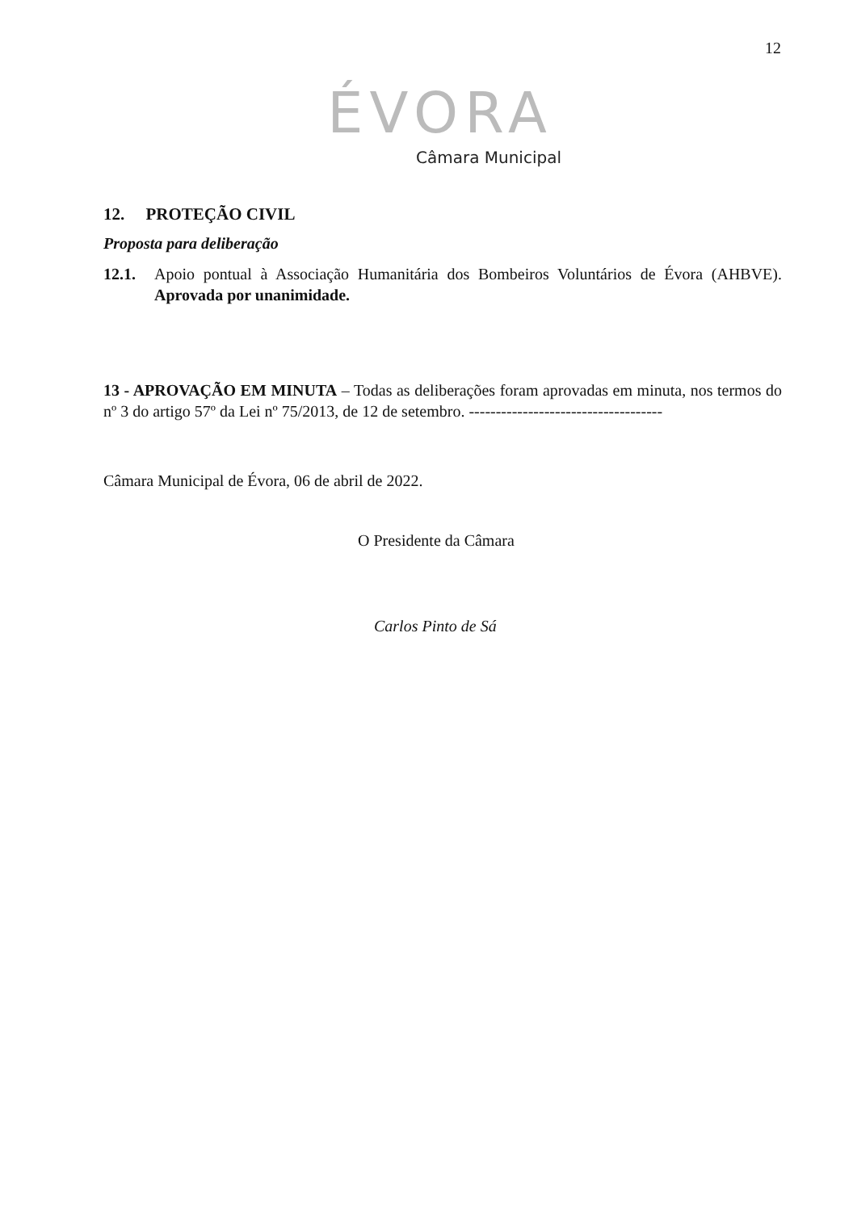12
ÉVORA
Câmara Municipal
12. PROTEÇÃO CIVIL
Proposta para deliberação
12.1. Apoio pontual à Associação Humanitária dos Bombeiros Voluntários de Évora (AHBVE). Aprovada por unanimidade.
13 - APROVAÇÃO EM MINUTA – Todas as deliberações foram aprovadas em minuta, nos termos do nº 3 do artigo 57º da Lei nº 75/2013, de 12 de setembro. ------------------------------------
Câmara Municipal de Évora, 06 de abril de 2022.
O Presidente da Câmara
Carlos Pinto de Sá